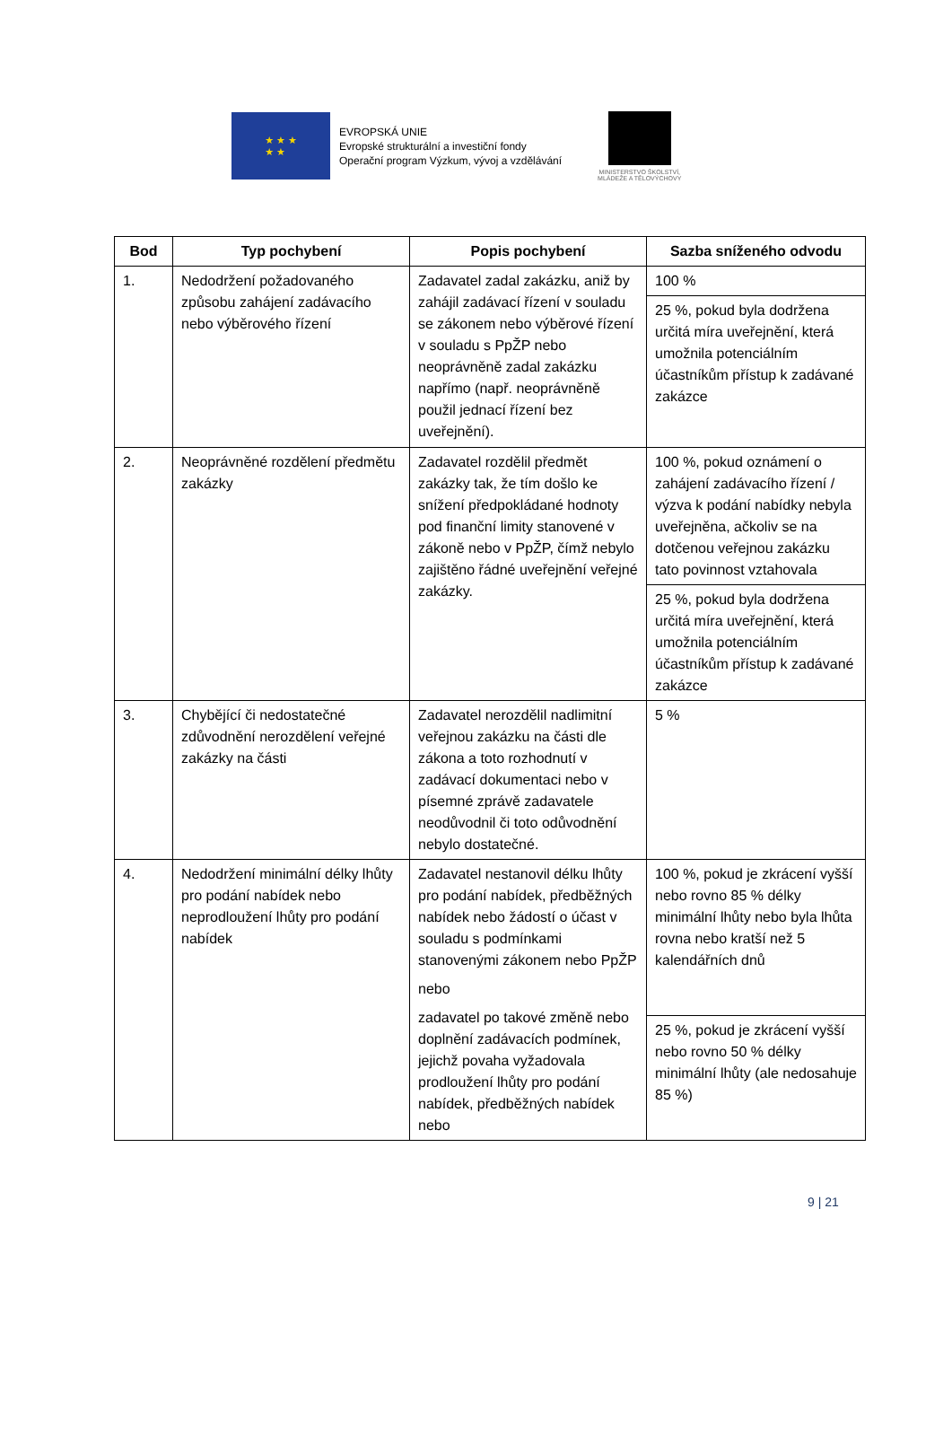★ ★ ★
★ ★
EVROPSKÁ UNIE
Evropské strukturální a investiční fondy
Operační program Výzkum, vývoj a vzdělávání
MINISTERSTVO ŠKOLSTVÍ,
MLÁDEŽE A TĚLOVÝCHOVY
| Bod | Typ pochybení | Popis pochybení | Sazba sníženého odvodu |
| --- | --- | --- | --- |
| 1. | Nedodržení požadovaného způsobu zahájení zadávacího nebo výběrového řízení | Zadavatel zadal zakázku, aniž by zahájil zadávací řízení v souladu se zákonem nebo výběrové řízení v souladu s PpŽP nebo neoprávněně zadal zakázku napřímo (např. neoprávněně použil jednací řízení bez uveřejnění). | 100 % |
| | | | 25 %, pokud byla dodržena určitá míra uveřejnění, která umožnila potenciálním účastníkům přístup k zadávané zakázce |
| 2. | Neoprávněné rozdělení předmětu zakázky | Zadavatel rozdělil předmět zakázky tak, že tím došlo ke snížení předpokládané hodnoty pod finanční limity stanovené v zákoně nebo v PpŽP, čímž nebylo zajištěno řádné uveřejnění veřejné zakázky. | 100 %, pokud oznámení o zahájení zadávacího řízení / výzva k podání nabídky nebyla uveřejněna, ačkoliv se na dotčenou veřejnou zakázku tato povinnost vztahovala |
| | | | 25 %, pokud byla dodržena určitá míra uveřejnění, která umožnila potenciálním účastníkům přístup k zadávané zakázce |
| 3. | Chybějící či nedostatečné zdůvodnění nerozdělení veřejné zakázky na části | Zadavatel nerozdělil nadlimitní veřejnou zakázku na části dle zákona a toto rozhodnutí v zadávací dokumentaci nebo v písemné zprávě zadavatele neodůvodnil či toto odůvodnění nebylo dostatečné. | 5 % |
| 4. | Nedodržení minimální délky lhůty pro podání nabídek nebo neprodloužení lhůty pro podání nabídek | Zadavatel nestanovil délku lhůty pro podání nabídek, předběžných nabídek nebo žádostí o účast v souladu s podmínkami stanovenými zákonem nebo PpŽP nebo zadavatel po takové změně nebo doplnění zadávacích podmínek, jejichž povaha vyžadovala prodloužení lhůty pro podání nabídek, předběžných nabídek nebo | 100 %, pokud je zkrácení vyšší nebo rovno 85 % délky minimální lhůty nebo byla lhůta rovna nebo kratší než 5 kalendářních dnů |
| | | | 25 %, pokud je zkrácení vyšší nebo rovno 50 % délky minimální lhůty (ale nedosahuje 85 %) |
9 | 21